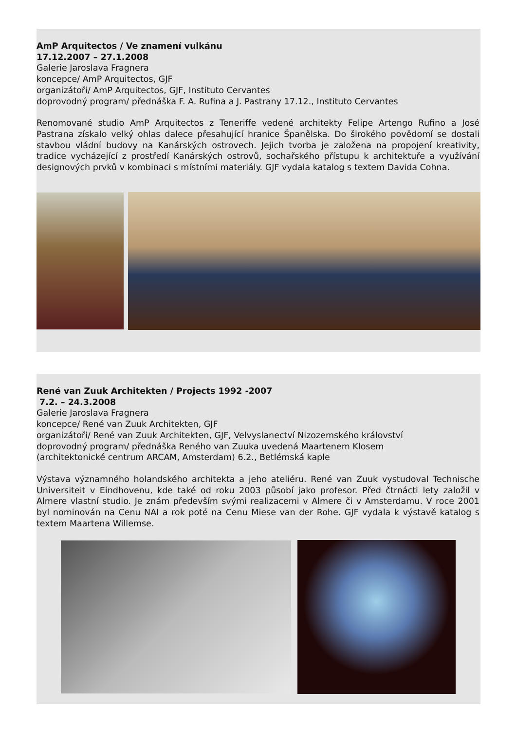AmP Arquitectos / Ve znamení vulkánu
17.12.2007 – 27.1.2008
Galerie Jaroslava Fragnera
koncepce/ AmP Arquitectos, GJF
organizátoři/ AmP Arquitectos, GJF, Instituto Cervantes
doprovodný program/ přednáška F. A. Rufina a J. Pastrany 17.12., Instituto Cervantes
Renomované studio AmP Arquitectos z Teneriffe vedené architekty Felipe Artengo Rufino a José Pastrana získalo velký ohlas dalece přesahující hranice Španělska. Do širokého povědomí se dostali stavbou vládní budovy na Kanárských ostrovech. Jejich tvorba je založena na propojení kreativity, tradice vycházející z prostředí Kanárských ostrovů, sochařského přístupu k architektuře a využívání designových prvků v kombinaci s místními materiály. GJF vydala katalog s textem Davida Cohna.
René van Zuuk Architekten / Projects 1992 -2007
7.2. – 24.3.2008
Galerie Jaroslava Fragnera
koncepce/ René van Zuuk Architekten, GJF
organizátoři/ René van Zuuk Architekten, GJF, Velvyslanectví Nizozemského království
doprovodný program/ přednáška Reného van Zuuka uvedená Maartenem Klosem
(architektonické centrum ARCAM, Amsterdam) 6.2., Betlémská kaple
Výstava významného holandského architekta a jeho ateliéru. René van Zuuk vystudoval Technische Universiteit v Eindhovenu, kde také od roku 2003 působí jako profesor. Před čtrnácti lety založil v Almere vlastní studio. Je znám především svými realizacemi v Almere či v Amsterdamu. V roce 2001 byl nominován na Cenu NAI a rok poté na Cenu Miese van der Rohe. GJF vydala k výstavě katalog s textem Maartena Willemse.